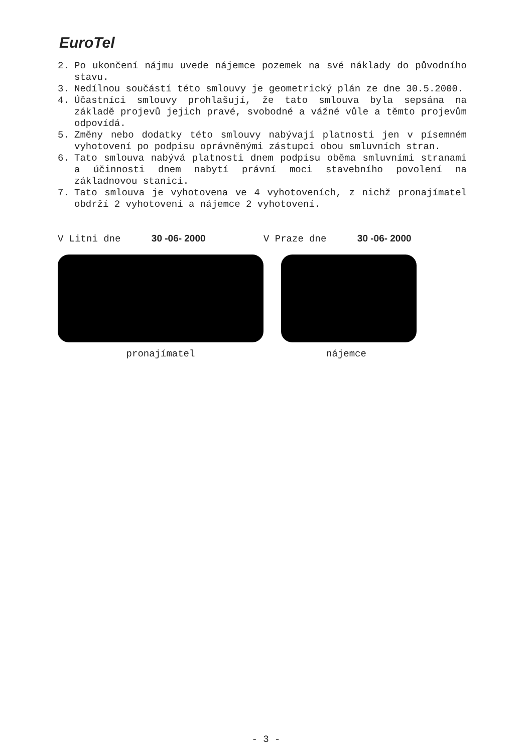EuroTel
2. Po ukončení nájmu uvede nájemce pozemek na své náklady do původního stavu.
3. Nedílnou součástí této smlouvy je geometrický plán ze dne 30.5.2000.
4. Účastníci smlouvy prohlašují, že tato smlouva byla sepsána na základě projevů jejich pravé, svobodné a vážné vůle a těmto projevům odpovídá.
5. Změny nebo dodatky této smlouvy nabývají platnosti jen v písemném vyhotovení po podpisu oprávněnými zástupci obou smluvních stran.
6. Tato smlouva nabývá platnosti dnem podpisu oběma smluvními stranami a účinnosti dnem nabytí právní moci stavebního povolení na základnovou stanici.
7. Tato smlouva je vyhotovena ve 4 vyhotoveních, z nichž pronajímatel obdrží 2 vyhotovení a nájemce 2 vyhotovení.
V Litni dne 30 -06- 2000
pronajímatel
V Praze dne 30 -06- 2000
nájemce
- 3 -